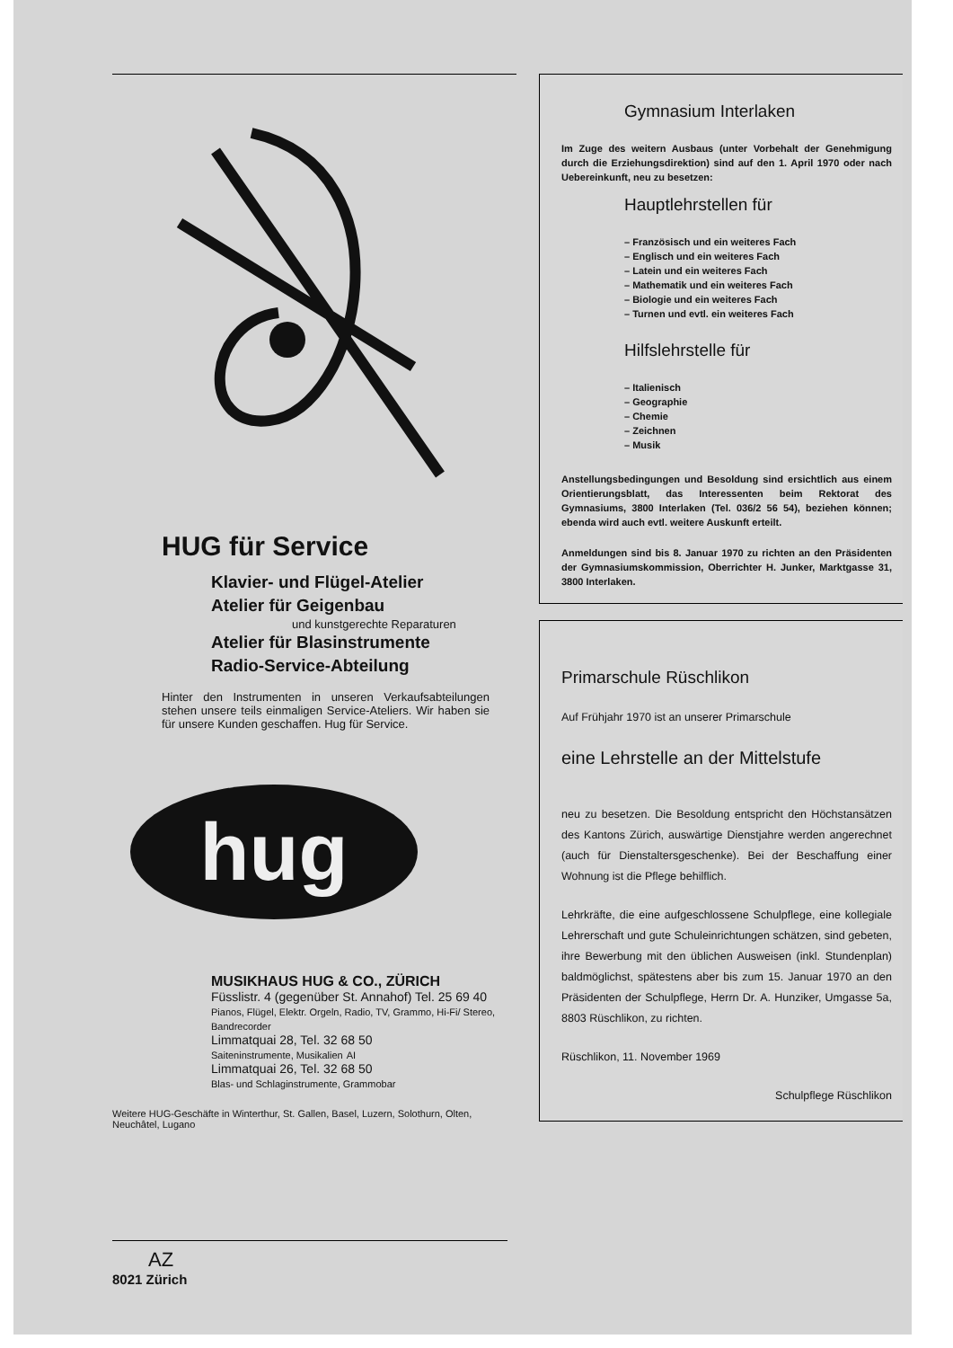HUG für Service
Klavier- und Flügel-Atelier
Atelier für Geigenbau
und kunstgerechte Reparaturen
Atelier für Blasinstrumente
Radio-Service-Abteilung
Hinter den Instrumenten in unseren Verkaufsabteilungen stehen unsere teils einmaligen Service-Ateliers. Wir haben sie für unsere Kunden geschaffen. Hug für Service.
hug
MUSIKHAUS HUG & CO., ZÜRICH
Füsslistr. 4 (gegenüber St. Annahof) Tel. 25 69 40
Pianos, Flügel, Elektr. Orgeln, Radio, TV, Grammo, Hi-Fi/ Stereo, Bandrecorder
Limmatquai 28, Tel. 32 68 50
Saiteninstrumente, Musikalien AI
Limmatquai 26, Tel. 32 68 50
Blas- und Schlaginstrumente, Grammobar
Weitere HUG-Geschäfte in Winterthur, St. Gallen, Basel, Luzern, Solothurn, Olten, Neuchâtel, Lugano
Gymnasium Interlaken
Im Zuge des weitern Ausbaus (unter Vorbehalt der Genehmigung durch die Erziehungsdirektion) sind auf den 1. April 1970 oder nach Uebereinkunft, neu zu besetzen:
Hauptlehrstellen für
– Französisch und ein weiteres Fach
– Englisch und ein weiteres Fach
– Latein und ein weiteres Fach
– Mathematik und ein weiteres Fach
– Biologie und ein weiteres Fach
– Turnen und evtl. ein weiteres Fach
Hilfslehrstelle für
– Italienisch
– Geographie
– Chemie
– Zeichnen
– Musik
Anstellungsbedingungen und Besoldung sind ersichtlich aus einem Orientierungsblatt, das Interessenten beim Rektorat des Gymnasiums, 3800 Interlaken (Tel. 036/2 56 54), beziehen können; ebenda wird auch evtl. weitere Auskunft erteilt.
Anmeldungen sind bis 8. Januar 1970 zu richten an den Präsidenten der Gymnasiumskommission, Oberrichter H. Junker, Marktgasse 31, 3800 Interlaken.
Primarschule Rüschlikon
Auf Frühjahr 1970 ist an unserer Primarschule
eine Lehrstelle an der Mittelstufe
neu zu besetzen. Die Besoldung entspricht den Höchstansätzen des Kantons Zürich, auswärtige Dienstjahre werden angerechnet (auch für Dienstaltersgeschenke). Bei der Beschaffung einer Wohnung ist die Pflege behilflich.
Lehrkräfte, die eine aufgeschlossene Schulpflege, eine kollegiale Lehrerschaft und gute Schuleinrichtungen schätzen, sind gebeten, ihre Bewerbung mit den üblichen Ausweisen (inkl. Stundenplan) baldmöglichst, spätestens aber bis zum 15. Januar 1970 an den Präsidenten der Schulpflege, Herrn Dr. A. Hunziker, Umgasse 5a, 8803 Rüschlikon, zu richten.
Rüschlikon, 11. November 1969
Schulpflege Rüschlikon
AZ
8021 Zürich